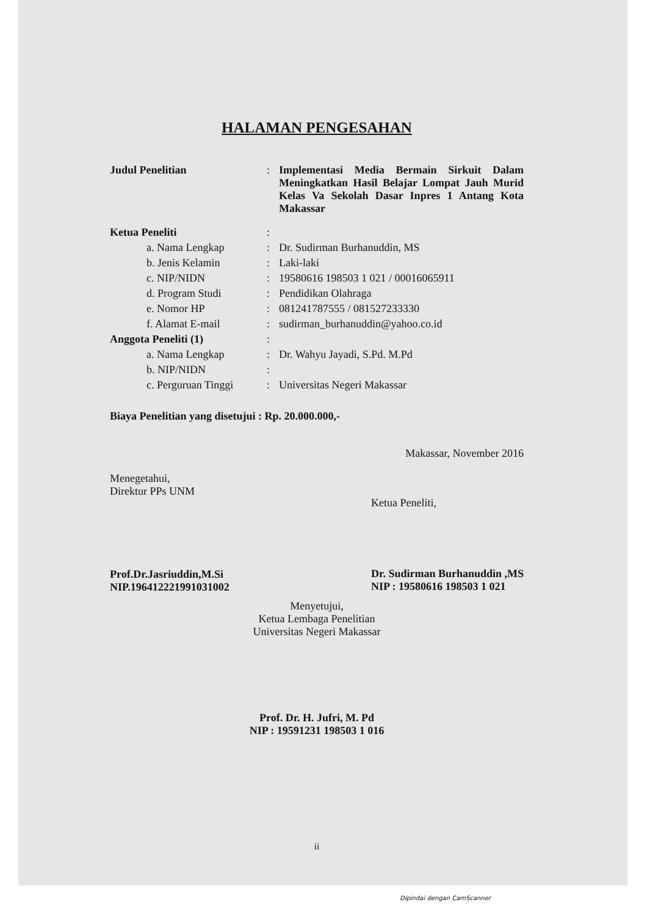HALAMAN PENGESAHAN
Judul Penelitian : Implementasi Media Bermain Sirkuit Dalam Meningkatkan Hasil Belajar Lompat Jauh Murid Kelas Va Sekolah Dasar Inpres 1 Antang Kota Makassar
Ketua Peneliti :
a. Nama Lengkap : Dr. Sudirman Burhanuddin, MS
b. Jenis Kelamin : Laki-laki
c. NIP/NIDN : 19580616 198503 1 021 / 00016065911
d. Program Studi : Pendidikan Olahraga
e. Nomor HP : 081241787555 / 081527233330
f. Alamat E-mail : sudirman_burhanuddin@yahoo.co.id
Anggota Peneliti (1) :
a. Nama Lengkap : Dr. Wahyu Jayadi, S.Pd. M.Pd
b. NIP/NIDN :
c. Perguruan Tinggi
: Universitas Negeri Makassar
Biaya Penelitian yang disetujui : Rp. 20.000.000,-
Makassar, November 2016
Menegetahui,
Direktur PPs UNM
Prof.Dr.Jasriuddin,M.Si
NIP.196412221991031002
Ketua Peneliti,
Dr. Sudirman Burhanuddin ,MS
NIP : 19580616 198503 1 021
Menyetujui,
Ketua Lembaga Penelitian
Universitas Negeri Makassar
Prof. Dr. H. Jufri, M. Pd
NIP : 19591231 198503 1 016
ii
Dipindai dengan CamScanner